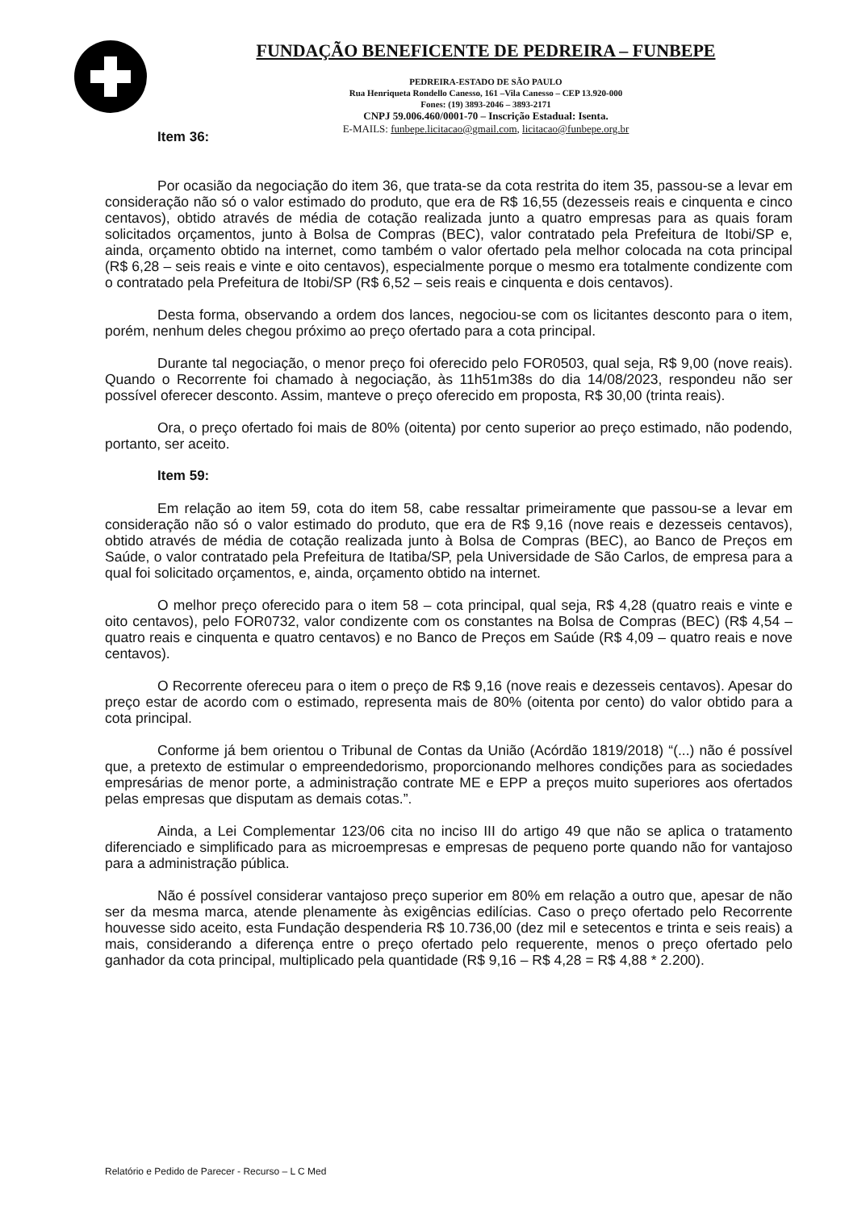FUNDAÇÃO BENEFICENTE DE PEDREIRA – FUNBEPE
PEDREIRA-ESTADO DE SÃO PAULO
Rua Henriqueta Rondello Canesso, 161 –Vila Canesso – CEP 13.920-000
Fones: (19) 3893-2046 – 3893-2171
CNPJ 59.006.460/0001-70 – Inscrição Estadual: Isenta.
E-MAILS: funbepe.licitacao@gmail.com, licitacao@funbepe.org.br
Item 36:
Por ocasião da negociação do item 36, que trata-se da cota restrita do item 35, passou-se a levar em consideração não só o valor estimado do produto, que era de R$ 16,55 (dezesseis reais e cinquenta e cinco centavos), obtido através de média de cotação realizada junto a quatro empresas para as quais foram solicitados orçamentos, junto à Bolsa de Compras (BEC), valor contratado pela Prefeitura de Itobi/SP e, ainda, orçamento obtido na internet, como também o valor ofertado pela melhor colocada na cota principal (R$ 6,28 – seis reais e vinte e oito centavos), especialmente porque o mesmo era totalmente condizente com o contratado pela Prefeitura de Itobi/SP (R$ 6,52 – seis reais e cinquenta e dois centavos).
Desta forma, observando a ordem dos lances, negociou-se com os licitantes desconto para o item, porém, nenhum deles chegou próximo ao preço ofertado para a cota principal.
Durante tal negociação, o menor preço foi oferecido pelo FOR0503, qual seja, R$ 9,00 (nove reais). Quando o Recorrente foi chamado à negociação, às 11h51m38s do dia 14/08/2023, respondeu não ser possível oferecer desconto. Assim, manteve o preço oferecido em proposta, R$ 30,00 (trinta reais).
Ora, o preço ofertado foi mais de 80% (oitenta) por cento superior ao preço estimado, não podendo, portanto, ser aceito.
Item 59:
Em relação ao item 59, cota do item 58, cabe ressaltar primeiramente que passou-se a levar em consideração não só o valor estimado do produto, que era de R$ 9,16 (nove reais e dezesseis centavos), obtido através de média de cotação realizada junto à Bolsa de Compras (BEC), ao Banco de Preços em Saúde, o valor contratado pela Prefeitura de Itatiba/SP, pela Universidade de São Carlos, de empresa para a qual foi solicitado orçamentos, e, ainda, orçamento obtido na internet.
O melhor preço oferecido para o item 58 – cota principal, qual seja, R$ 4,28 (quatro reais e vinte e oito centavos), pelo FOR0732, valor condizente com os constantes na Bolsa de Compras (BEC) (R$ 4,54 – quatro reais e cinquenta e quatro centavos) e no Banco de Preços em Saúde (R$ 4,09 – quatro reais e nove centavos).
O Recorrente ofereceu para o item o preço de R$ 9,16 (nove reais e dezesseis centavos). Apesar do preço estar de acordo com o estimado, representa mais de 80% (oitenta por cento) do valor obtido para a cota principal.
Conforme já bem orientou o Tribunal de Contas da União (Acórdão 1819/2018) “(...) não é possível que, a pretexto de estimular o empreendedorismo, proporcionando melhores condições para as sociedades empresárias de menor porte, a administração contrate ME e EPP a preços muito superiores aos ofertados pelas empresas que disputam as demais cotas.”.
Ainda, a Lei Complementar 123/06 cita no inciso III do artigo 49 que não se aplica o tratamento diferenciado e simplificado para as microempresas e empresas de pequeno porte quando não for vantajoso para a administração pública.
Não é possível considerar vantajoso preço superior em 80% em relação a outro que, apesar de não ser da mesma marca, atende plenamente às exigências edilícias. Caso o preço ofertado pelo Recorrente houvesse sido aceito, esta Fundação despenderia R$ 10.736,00 (dez mil e setecentos e trinta e seis reais) a mais, considerando a diferença entre o preço ofertado pelo requerente, menos o preço ofertado pelo ganhador da cota principal, multiplicado pela quantidade (R$ 9,16 – R$ 4,28 = R$ 4,88 * 2.200).
Relatório e Pedido de Parecer - Recurso – L C Med